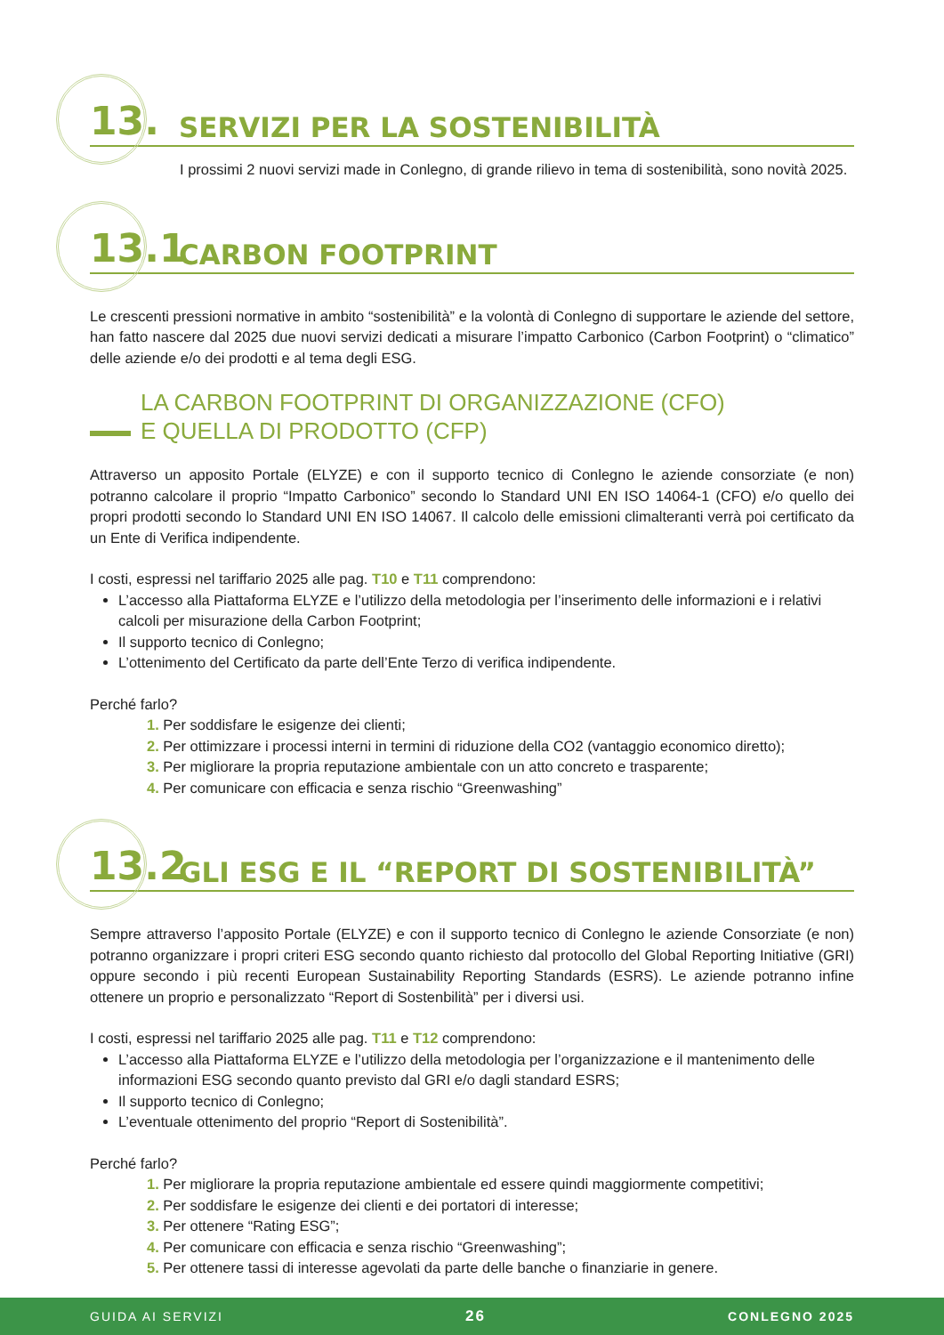13. SERVIZI PER LA SOSTENIBILITÀ
I prossimi 2 nuovi servizi made in Conlegno, di grande rilievo in tema di sostenibilità, sono novità 2025.
13.1 CARBON FOOTPRINT
Le crescenti pressioni normative in ambito “sostenibilità” e la volontà di Conlegno di supportare le aziende del settore, han fatto nascere dal 2025 due nuovi servizi dedicati a misurare l’impatto Carbonico (Carbon Footprint) o “climatico” delle aziende e/o dei prodotti e al tema degli ESG.
LA CARBON FOOTPRINT DI ORGANIZZAZIONE (CFO)
E QUELLA DI PRODOTTO (CFP)
Attraverso un apposito Portale (ELYZE) e con il supporto tecnico di Conlegno le aziende consorziate (e non) potranno calcolare il proprio “Impatto Carbonico” secondo lo Standard UNI EN ISO 14064-1 (CFO) e/o quello dei propri prodotti secondo lo Standard UNI EN ISO 14067. Il calcolo delle emissioni climalteranti verrà poi certificato da un Ente di Verifica indipendente.
I costi, espressi nel tariffario 2025 alle pag. T10 e T11 comprendono:
L’accesso alla Piattaforma ELYZE e l’utilizzo della metodologia per l’inserimento delle informazioni e i relativi calcoli per misurazione della Carbon Footprint;
Il supporto tecnico di Conlegno;
L’ottenimento del Certificato da parte dell’Ente Terzo di verifica indipendente.
Perché farlo?
1. Per soddisfare le esigenze dei clienti;
2. Per ottimizzare i processi interni in termini di riduzione della CO2 (vantaggio economico diretto);
3. Per migliorare la propria reputazione ambientale con un atto concreto e trasparente;
4. Per comunicare con efficacia e senza rischio “Greenwashing”
13.2 GLI ESG E IL “REPORT DI SOSTENIBILITÀ”
Sempre attraverso l’apposito Portale (ELYZE) e con il supporto tecnico di Conlegno le aziende Consorziate (e non) potranno organizzare i propri criteri ESG secondo quanto richiesto dal protocollo del Global Reporting Initiative (GRI) oppure secondo i più recenti European Sustainability Reporting Standards (ESRS). Le aziende potranno infine ottenere un proprio e personalizzato “Report di Sostenbilità” per i diversi usi.
I costi, espressi nel tariffario 2025 alle pag. T11 e T12 comprendono:
L’accesso alla Piattaforma ELYZE e l’utilizzo della metodologia per l’organizzazione e il mantenimento delle informazioni ESG secondo quanto previsto dal GRI e/o dagli standard ESRS;
Il supporto tecnico di Conlegno;
L’eventuale ottenimento del proprio “Report di Sostenibilità”.
Perché farlo?
1. Per migliorare la propria reputazione ambientale ed essere quindi maggiormente competitivi;
2. Per soddisfare le esigenze dei clienti e dei portatori di interesse;
3. Per ottenere “Rating ESG”;
4. Per comunicare con efficacia e senza rischio “Greenwashing”;
5. Per ottenere tassi di interesse agevolati da parte delle banche o finanziarie in genere.
GUIDA AI SERVIZI 26 CONLEGNO 2025